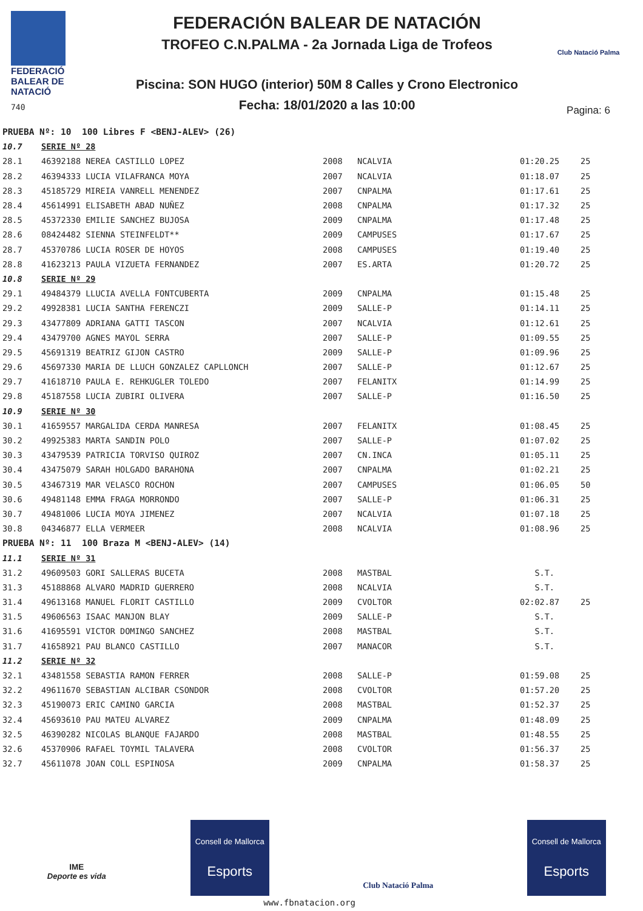FEDERACIÓ
BALEAR DE
NATACIÓ
740
FEDERACIÓN BALEAR DE NATACIÓN
TROFEO C.N.PALMA - 2a Jornada Liga de Trofeos
Piscina: SON HUGO (interior) 50M 8 Calles y Crono Electronico
Fecha: 18/01/2020 a las 10:00
Club Natació Palma
Pagina: 6
| PRUEBA Nº: 10 100 Libres F <BENJ-ALEV> (26) | | | | | |
| 10.7 | SERIE Nº 28 | | | | |
| 28.1 | 46392188 NEREA CASTILLO LOPEZ | 2008 | NCALVIA | 01:20.25 | 25 |
| 28.2 | 46394333 LUCIA VILAFRANCA MOYA | 2007 | NCALVIA | 01:18.07 | 25 |
| 28.3 | 45185729 MIREIA VANRELL MENENDEZ | 2007 | CNPALMA | 01:17.61 | 25 |
| 28.4 | 45614991 ELISABETH ABAD NUÑEZ | 2008 | CNPALMA | 01:17.32 | 25 |
| 28.5 | 45372330 EMILIE SANCHEZ BUJOSA | 2009 | CNPALMA | 01:17.48 | 25 |
| 28.6 | 08424482 SIENNA STEINFELDT** | 2009 | CAMPUSES | 01:17.67 | 25 |
| 28.7 | 45370786 LUCIA ROSER DE HOYOS | 2008 | CAMPUSES | 01:19.40 | 25 |
| 28.8 | 41623213 PAULA VIZUETA FERNANDEZ | 2007 | ES.ARTA | 01:20.72 | 25 |
| 10.8 | SERIE Nº 29 | | | | |
| 29.1 | 49484379 LLUCIA AVELLA FONTCUBERTA | 2009 | CNPALMA | 01:15.48 | 25 |
| 29.2 | 49928381 LUCIA SANTHA FERENCZI | 2009 | SALLE-P | 01:14.11 | 25 |
| 29.3 | 43477809 ADRIANA GATTI TASCON | 2007 | NCALVIA | 01:12.61 | 25 |
| 29.4 | 43479700 AGNES MAYOL SERRA | 2007 | SALLE-P | 01:09.55 | 25 |
| 29.5 | 45691319 BEATRIZ GIJON CASTRO | 2009 | SALLE-P | 01:09.96 | 25 |
| 29.6 | 45697330 MARIA DE LLUCH GONZALEZ CAPLLONCH | 2007 | SALLE-P | 01:12.67 | 25 |
| 29.7 | 41618710 PAULA E. REHKUGLER TOLEDO | 2007 | FELANITX | 01:14.99 | 25 |
| 29.8 | 45187558 LUCIA ZUBIRI OLIVERA | 2007 | SALLE-P | 01:16.50 | 25 |
| 10.9 | SERIE Nº 30 | | | | |
| 30.1 | 41659557 MARGALIDA CERDA MANRESA | 2007 | FELANITX | 01:08.45 | 25 |
| 30.2 | 49925383 MARTA SANDIN POLO | 2007 | SALLE-P | 01:07.02 | 25 |
| 30.3 | 43479539 PATRICIA TORVISO QUIROZ | 2007 | CN.INCA | 01:05.11 | 25 |
| 30.4 | 43475079 SARAH HOLGADO BARAHONA | 2007 | CNPALMA | 01:02.21 | 25 |
| 30.5 | 43467319 MAR VELASCO ROCHON | 2007 | CAMPUSES | 01:06.05 | 50 |
| 30.6 | 49481148 EMMA FRAGA MORRONDO | 2007 | SALLE-P | 01:06.31 | 25 |
| 30.7 | 49481006 LUCIA MOYA JIMENEZ | 2007 | NCALVIA | 01:07.18 | 25 |
| 30.8 | 04346877 ELLA VERMEER | 2008 | NCALVIA | 01:08.96 | 25 |
| PRUEBA Nº: 11 100 Braza M <BENJ-ALEV> (14) | | | | | |
| 11.1 | SERIE Nº 31 | | | | |
| 31.2 | 49609503 GORI SALLERAS BUCETA | 2008 | MASTBAL | S.T. | |
| 31.3 | 45188868 ALVARO MADRID GUERRERO | 2008 | NCALVIA | S.T. | |
| 31.4 | 49613168 MANUEL FLORIT CASTILLO | 2009 | CVOLTOR | 02:02.87 | 25 |
| 31.5 | 49606563 ISAAC MANJON BLAY | 2009 | SALLE-P | S.T. | |
| 31.6 | 41695591 VICTOR DOMINGO SANCHEZ | 2008 | MASTBAL | S.T. | |
| 31.7 | 41658921 PAU BLANCO CASTILLO | 2007 | MANACOR | S.T. | |
| 11.2 | SERIE Nº 32 | | | | |
| 32.1 | 43481558 SEBASTIA RAMON FERRER | 2008 | SALLE-P | 01:59.08 | 25 |
| 32.2 | 49611670 SEBASTIAN ALCIBAR CSONDOR | 2008 | CVOLTOR | 01:57.20 | 25 |
| 32.3 | 45190073 ERIC CAMINO GARCIA | 2008 | MASTBAL | 01:52.37 | 25 |
| 32.4 | 45693610 PAU MATEU ALVAREZ | 2009 | CNPALMA | 01:48.09 | 25 |
| 32.5 | 46390282 NICOLAS BLANQUE FAJARDO | 2008 | MASTBAL | 01:48.55 | 25 |
| 32.6 | 45370906 RAFAEL TOYMIL TALAVERA | 2008 | CVOLTOR | 01:56.37 | 25 |
| 32.7 | 45611078 JOAN COLL ESPINOSA | 2009 | CNPALMA | 01:58.37 | 25 |
IME
Deporte es vida
Consell de Mallorca
Esports
Club Natació Palma
Consell de Mallorca
Esports
www.fbnatacion.org